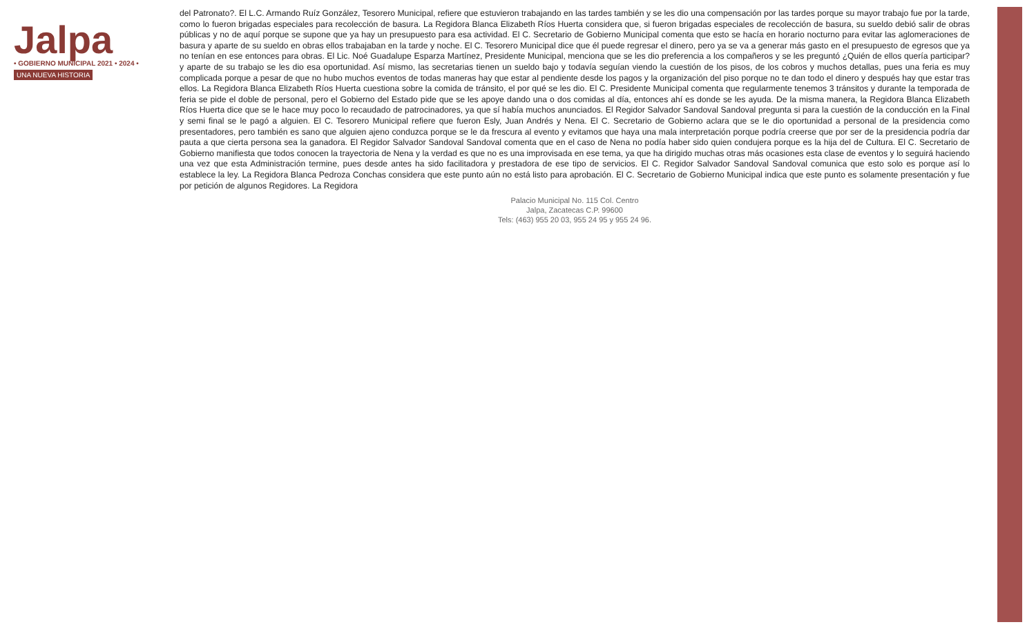Jalpa
• GOBIERNO MUNICIPAL 2021 • 2024 •
UNA NUEVA HISTORIA
del Patronato?. El L.C. Armando Ruíz González, Tesorero Municipal, refiere que estuvieron trabajando en las tardes también y se les dio una compensación por las tardes porque su mayor trabajo fue por la tarde, como lo fueron brigadas especiales para recolección de basura. La Regidora Blanca Elizabeth Ríos Huerta considera que, si fueron brigadas especiales de recolección de basura, su sueldo debió salir de obras públicas y no de aquí porque se supone que ya hay un presupuesto para esa actividad. El C. Secretario de Gobierno Municipal comenta que esto se hacía en horario nocturno para evitar las aglomeraciones de basura y aparte de su sueldo en obras ellos trabajaban en la tarde y noche. El C. Tesorero Municipal dice que él puede regresar el dinero, pero ya se va a generar más gasto en el presupuesto de egresos que ya no tenían en ese entonces para obras. El Lic. Noé Guadalupe Esparza Martínez, Presidente Municipal, menciona que se les dio preferencia a los compañeros y se les preguntó ¿Quién de ellos quería participar? y aparte de su trabajo se les dio esa oportunidad. Así mismo, las secretarias tienen un sueldo bajo y todavía seguían viendo la cuestión de los pisos, de los cobros y muchos detallas, pues una feria es muy complicada porque a pesar de que no hubo muchos eventos de todas maneras hay que estar al pendiente desde los pagos y la organización del piso porque no te dan todo el dinero y después hay que estar tras ellos. La Regidora Blanca Elizabeth Ríos Huerta cuestiona sobre la comida de tránsito, el por qué se les dio. El C. Presidente Municipal comenta que regularmente tenemos 3 tránsitos y durante la temporada de feria se pide el doble de personal, pero el Gobierno del Estado pide que se les apoye dando una o dos comidas al día, entonces ahí es donde se les ayuda. De la misma manera, la Regidora Blanca Elizabeth Ríos Huerta dice que se le hace muy poco lo recaudado de patrocinadores, ya que sí había muchos anunciados. El Regidor Salvador Sandoval Sandoval pregunta si para la cuestión de la conducción en la Final y semi final se le pagó a alguien. El C. Tesorero Municipal refiere que fueron Esly, Juan Andrés y Nena. El C. Secretario de Gobierno aclara que se le dio oportunidad a personal de la presidencia como presentadores, pero también es sano que alguien ajeno conduzca porque se le da frescura al evento y evitamos que haya una mala interpretación porque podría creerse que por ser de la presidencia podría dar pauta a que cierta persona sea la ganadora. El Regidor Salvador Sandoval Sandoval comenta que en el caso de Nena no podía haber sido quien condujera porque es la hija del de Cultura. El C. Secretario de Gobierno manifiesta que todos conocen la trayectoria de Nena y la verdad es que no es una improvisada en ese tema, ya que ha dirigido muchas otras más ocasiones esta clase de eventos y lo seguirá haciendo una vez que esta Administración termine, pues desde antes ha sido facilitadora y prestadora de ese tipo de servicios. El C. Regidor Salvador Sandoval Sandoval comunica que esto solo es porque así lo establece la ley. La Regidora Blanca Pedroza Conchas considera que este punto aún no está listo para aprobación. El C. Secretario de Gobierno Municipal indica que este punto es solamente presentación y fue por petición de algunos Regidores. La Regidora
Palacio Municipal No. 115 Col. Centro
Jalpa, Zacatecas C.P. 99600
Tels: (463) 955 20 03, 955 24 95 y 955 24 96.